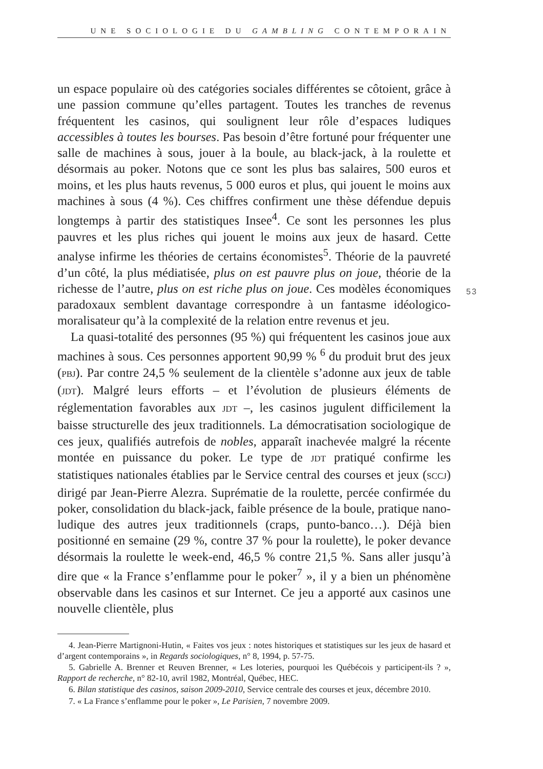UNE SOCIOLOGIE DU GAMBLING CONTEMPORAIN
53
un espace populaire où des catégories sociales différentes se côtoient, grâce à une passion commune qu’elles partagent. Toutes les tranches de revenus fréquentent les casinos, qui soulignent leur rôle d’espaces ludiques accessibles à toutes les bourses. Pas besoin d’être fortuné pour fréquenter une salle de machines à sous, jouer à la boule, au black-jack, à la roulette et désormais au poker. Notons que ce sont les plus bas salaires, 500 euros et moins, et les plus hauts revenus, 5 000 euros et plus, qui jouent le moins aux machines à sous (4 %). Ces chiffres confirment une thèse défendue depuis longtemps à partir des statistiques Insee<sup>4</sup>. Ce sont les personnes les plus pauvres et les plus riches qui jouent le moins aux jeux de hasard. Cette analyse infirme les théories de certains économistes<sup>5</sup>. Théorie de la pauvreté d’un côté, la plus médiatisée, plus on est pauvre plus on joue, théorie de la richesse de l’autre, plus on est riche plus on joue. Ces modèles économiques paradoxaux semblent davantage correspondre à un fantasme idéologico-moralisateur qu’à la complexité de la relation entre revenus et jeu.
La quasi-totalité des personnes (95 %) qui fréquentent les casinos joue aux machines à sous. Ces personnes apportent 90,99 % <sup>6</sup> du produit brut des jeux (PBJ). Par contre 24,5 % seulement de la clientèle s’adonne aux jeux de table (JDT). Malgré leurs efforts – et l’évolution de plusieurs éléments de réglementation favorables aux JDT –, les casinos jugulent difficilement la baisse structurelle des jeux traditionnels. La démocratisation sociologique de ces jeux, qualifiés autrefois de nobles, apparaît inachevée malgré la récente montée en puissance du poker. Le type de JDT pratiqué confirme les statistiques nationales établies par le Service central des courses et jeux (SCCJ) dirigé par Jean-Pierre Alezra. Suprématie de la roulette, percée confirmée du poker, consolidation du black-jack, faible présence de la boule, pratique nano-ludique des autres jeux traditionnels (craps, punto-banco…). Déjà bien positionné en semaine (29 %, contre 37 % pour la roulette), le poker devance désormais la roulette le week-end, 46,5 % contre 21,5 %. Sans aller jusqu’à dire que « la France s’enflamme pour le poker<sup>7</sup> », il y a bien un phénomène observable dans les casinos et sur Internet. Ce jeu a apporté aux casinos une nouvelle clientèle, plus
4. Jean-Pierre Martignoni-Hutin, « Faites vos jeux : notes historiques et statistiques sur les jeux de hasard et d’argent contemporains », in Regards sociologiques, n° 8, 1994, p. 57-75.
5. Gabrielle A. Brenner et Reuven Brenner, « Les loteries, pourquoi les Québécois y participent-ils ? », Rapport de recherche, n° 82-10, avril 1982, Montréal, Québec, HEC.
6. Bilan statistique des casinos, saison 2009-2010, Service centrale des courses et jeux, décembre 2010.
7. « La France s’enflamme pour le poker », Le Parisien, 7 novembre 2009.